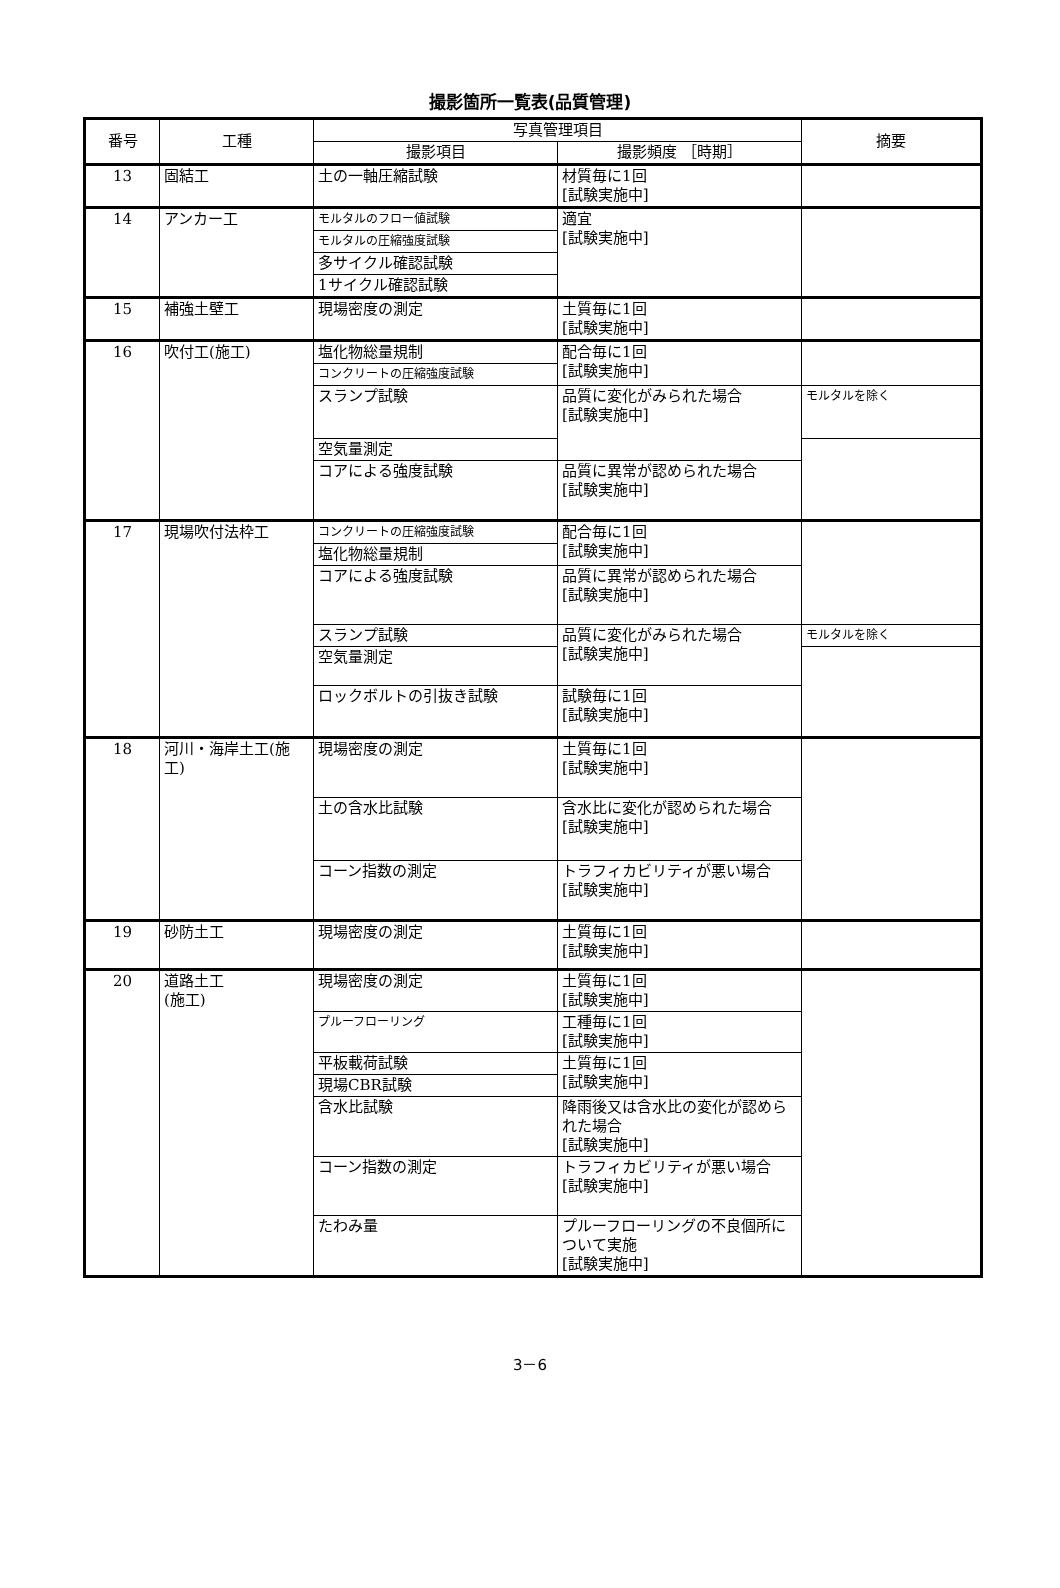撮影箇所一覧表(品質管理)
| 番号 | 工種 | 写真管理項目 | | 摘要 |
| --- | --- | --- | --- | --- |
| | | 撮影項目 | 撮影頻度 ［時期］ | |
| 13 | 固結工 | 土の一軸圧縮試験 | 材質毎に1回 [試験実施中] | |
| 14 | アンカー工 | モルタルのフロー値試験 | 適宜 [試験実施中] | |
| | | モルタルの圧縮強度試験 | | |
| | | 多サイクル確認試験 | | |
| | | 1サイクル確認試験 | | |
| 15 | 補強土壁工 | 現場密度の測定 | 土質毎に1回 [試験実施中] | |
| 16 | 吹付工(施工) | 塩化物総量規制 | 配合毎に1回 [試験実施中] | |
| | | コンクリートの圧縮強度試験 | | |
| | | スランプ試験 | 品質に変化がみられた場合 [試験実施中] | モルタルを除く |
| | | 空気量測定 | | |
| | | コアによる強度試験 | 品質に異常が認められた場合 [試験実施中] | |
| 17 | 現場吹付法枠工 | コンクリートの圧縮強度試験 | 配合毎に1回 [試験実施中] | |
| | | 塩化物総量規制 | | |
| | | コアによる強度試験 | 品質に異常が認められた場合 [試験実施中] | |
| | | スランプ試験 | 品質に変化がみられた場合 [試験実施中] | モルタルを除く |
| | | 空気量測定 | | |
| | | ロックボルトの引抜き試験 | 試験毎に1回 [試験実施中] | |
| 18 | 河川・海岸土工(施工) | 現場密度の測定 | 土質毎に1回 [試験実施中] | |
| | | 土の含水比試験 | 含水比に変化が認められた場合 [試験実施中] | |
| | | コーン指数の測定 | トラフィカビリティが悪い場合 [試験実施中] | |
| 19 | 砂防土工 | 現場密度の測定 | 土質毎に1回 [試験実施中] | |
| 20 | 道路土工 (施工) | 現場密度の測定 | 土質毎に1回 [試験実施中] | |
| | | プルーフローリング | 工種毎に1回 [試験実施中] | |
| | | 平板載荷試験 | 土質毎に1回 [試験実施中] | |
| | | 現場CBR試験 | | |
| | | 含水比試験 | 降雨後又は含水比の変化が認められた場合 [試験実施中] | |
| | | コーン指数の測定 | トラフィカビリティが悪い場合 [試験実施中] | |
| | | たわみ量 | プルーフローリングの不良個所について実施 [試験実施中] | |
3－6